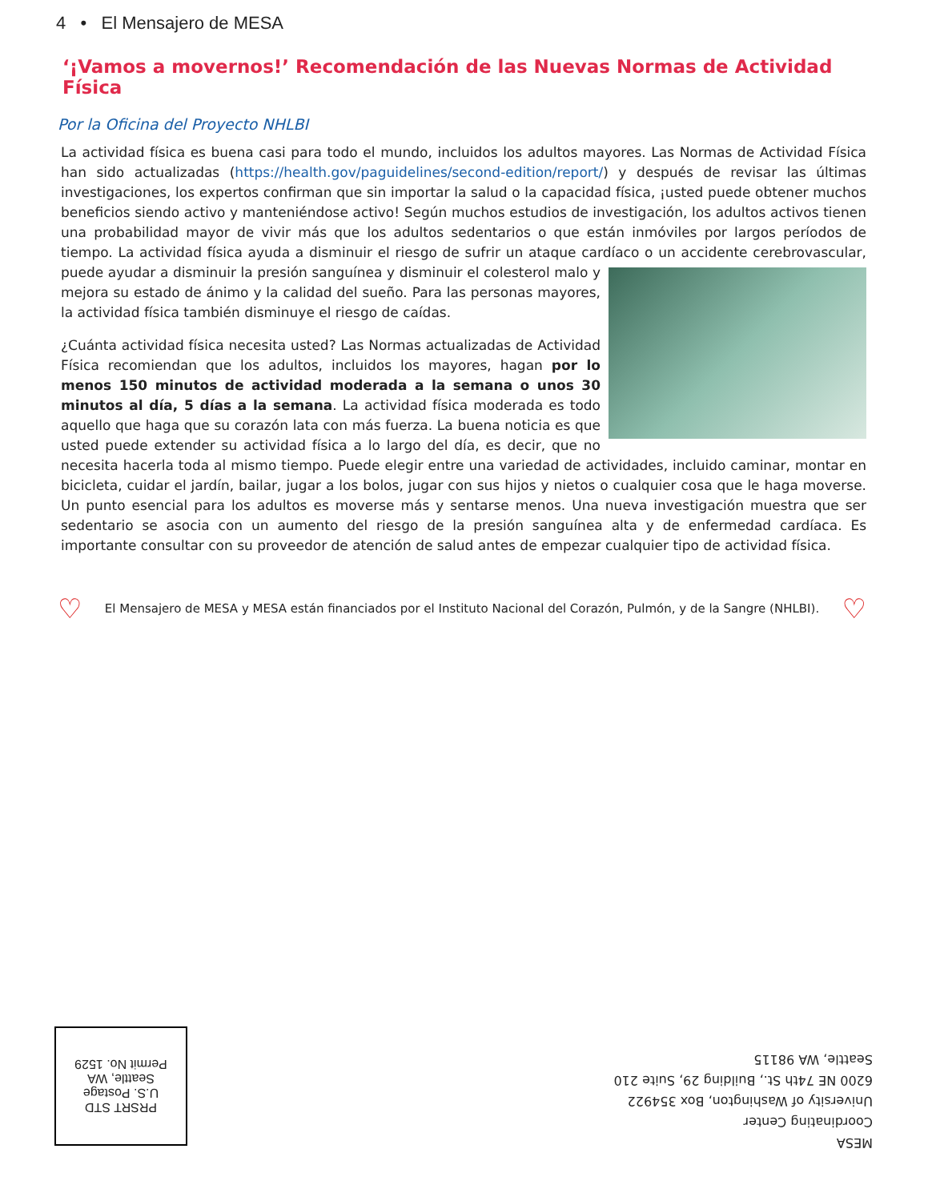4 • El Mensajero de MESA
‘¡Vamos a movernos!’ Recomendación de las Nuevas Normas de Actividad Física
Por la Oficina del Proyecto NHLBI
La actividad física es buena casi para todo el mundo, incluidos los adultos mayores. Las Normas de Actividad Física han sido actualizadas (https://health.gov/paguidelines/second-edition/report/) y después de revisar las últimas investigaciones, los expertos confirman que sin importar la salud o la capacidad física, ¡usted puede obtener muchos beneficios siendo activo y manteniéndose activo! Según muchos estudios de investigación, los adultos activos tienen una probabilidad mayor de vivir más que los adultos sedentarios o que están inmóviles por largos períodos de tiempo. La actividad física ayuda a disminuir el riesgo de sufrir un ataque cardíaco o un accidente cerebrovascular, puede ayudar a disminuir la presión sanguínea y disminuir el colesterol malo y mejora su estado de ánimo y la calidad del sueño. Para las personas mayores, la actividad física también disminuye el riesgo de caídas.
¿Cuánta actividad física necesita usted? Las Normas actualizadas de Actividad Física recomiendan que los adultos, incluidos los mayores, hagan por lo menos 150 minutos de actividad moderada a la semana o unos 30 minutos al día, 5 días a la semana. La actividad física moderada es todo aquello que haga que su corazón lata con más fuerza. La buena noticia es que usted puede extender su actividad física a lo largo del día, es decir, que no necesita hacerla toda al mismo tiempo. Puede elegir entre una variedad de actividades, incluido caminar, montar en bicicleta, cuidar el jardín, bailar, jugar a los bolos, jugar con sus hijos y nietos o cualquier cosa que le haga moverse. Un punto esencial para los adultos es moverse más y sentarse menos. Una nueva investigación muestra que ser sedentario se asocia con un aumento del riesgo de la presión sanguínea alta y de enfermedad cardíaca. Es importante consultar con su proveedor de atención de salud antes de empezar cualquier tipo de actividad física.
♡ El Mensajero de MESA y MESA están financiados por el Instituto Nacional del Corazón, Pulmón, y de la Sangre (NHLBI). ♡
PRSRT STD
U.S. Postage
Seattle, WA
Permit No. 1529
MESA
Coordinating Center
University of Washington, Box 354922
6200 NE 74th St., Building 29, Suite 210
Seattle, WA 98115